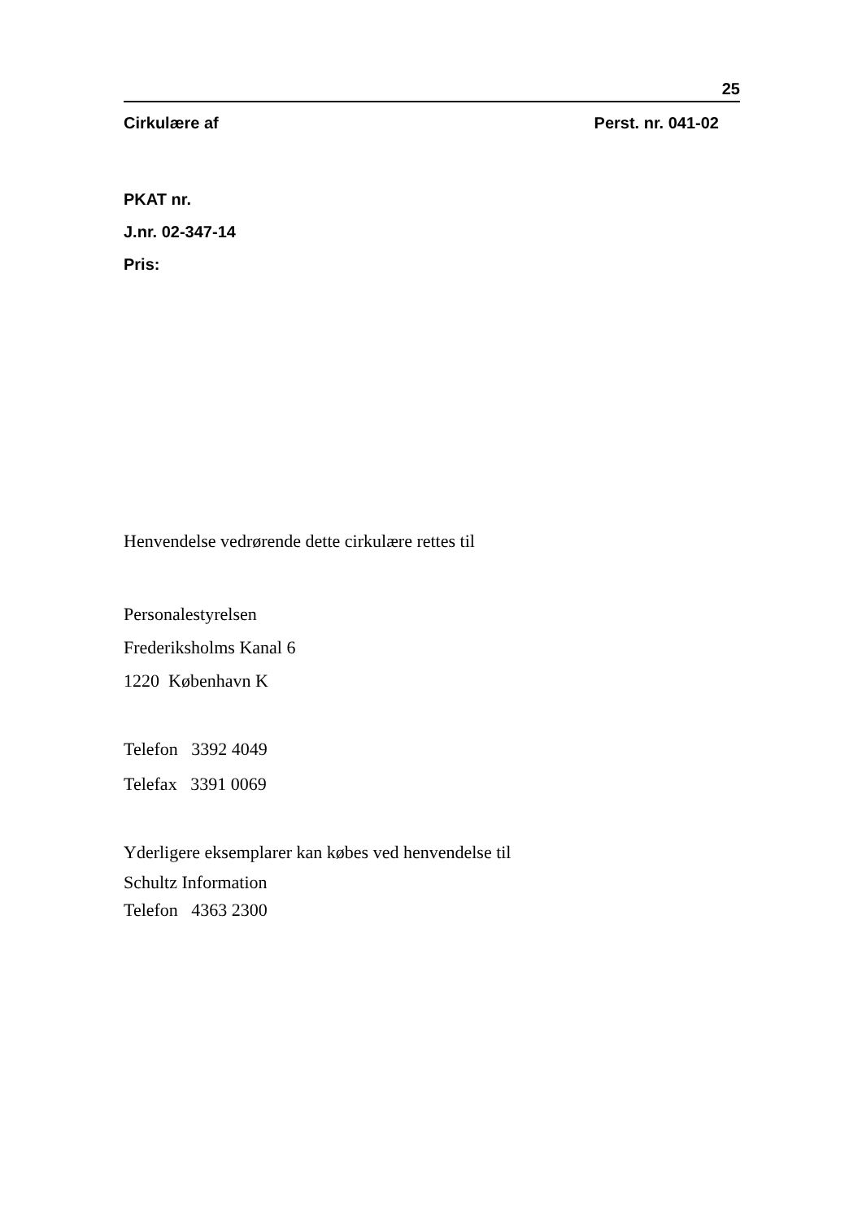25
Cirkulære af Perst. nr. 041-02
PKAT nr.
J.nr. 02-347-14
Pris:
Henvendelse vedrørende dette cirkulære rettes til
Personalestyrelsen
Frederiksholms Kanal 6
1220 København K
Telefon 3392 4049
Telefax 3391 0069
Yderligere eksemplarer kan købes ved henvendelse til
Schultz Information
Telefon 4363 2300